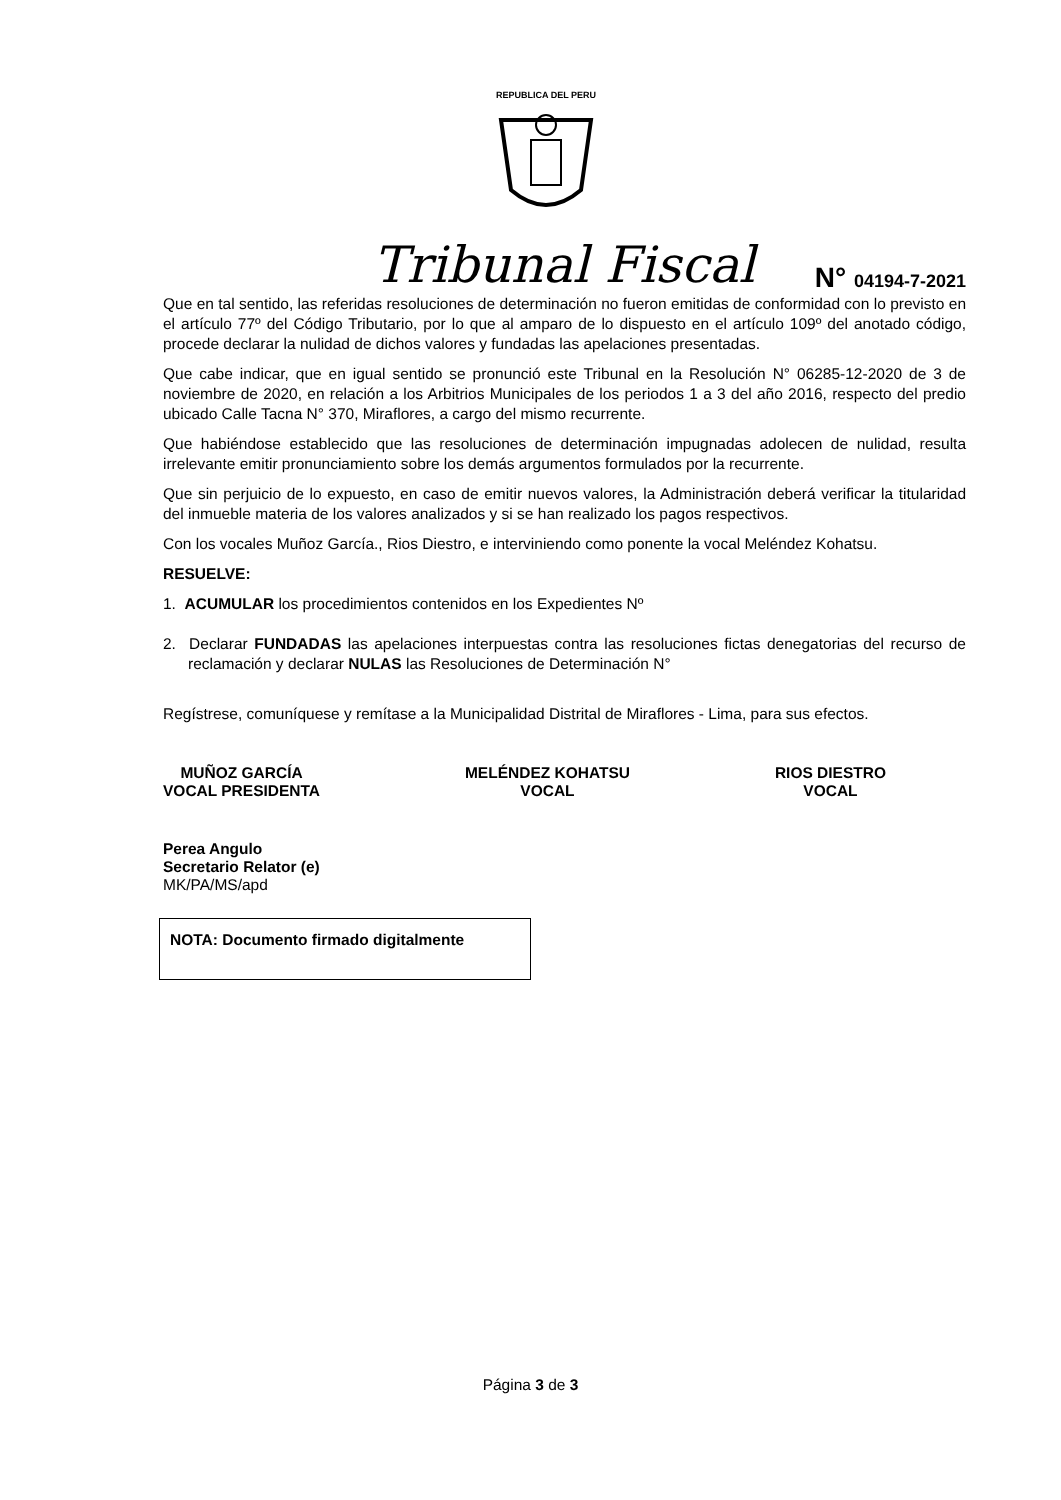REPUBLICA DEL PERU
Tribunal Fiscal
N° 04194-7-2021
Que en tal sentido, las referidas resoluciones de determinación no fueron emitidas de conformidad con lo previsto en el artículo 77º del Código Tributario, por lo que al amparo de lo dispuesto en el artículo 109º del anotado código, procede declarar la nulidad de dichos valores y fundadas las apelaciones presentadas.
Que cabe indicar, que en igual sentido se pronunció este Tribunal en la Resolución N° 06285-12-2020 de 3 de noviembre de 2020, en relación a los Arbitrios Municipales de los periodos 1 a 3 del año 2016, respecto del predio ubicado Calle Tacna N° 370, Miraflores, a cargo del mismo recurrente.
Que habiéndose establecido que las resoluciones de determinación impugnadas adolecen de nulidad, resulta irrelevante emitir pronunciamiento sobre los demás argumentos formulados por la recurrente.
Que sin perjuicio de lo expuesto, en caso de emitir nuevos valores, la Administración deberá verificar la titularidad del inmueble materia de los valores analizados y si se han realizado los pagos respectivos.
Con los vocales Muñoz García., Rios Diestro, e interviniendo como ponente la vocal Meléndez Kohatsu.
RESUELVE:
1. ACUMULAR los procedimientos contenidos en los Expedientes Nº
2. Declarar FUNDADAS las apelaciones interpuestas contra las resoluciones fictas denegatorias del recurso de reclamación y declarar NULAS las Resoluciones de Determinación N°
Regístrese, comuníquese y remítase a la Municipalidad Distrital de Miraflores - Lima, para sus efectos.
MUÑOZ GARCÍA
VOCAL PRESIDENTA
MELÉNDEZ KOHATSU
VOCAL
RIOS DIESTRO
VOCAL
Perea Angulo
Secretario Relator (e)
MK/PA/MS/apd
NOTA: Documento firmado digitalmente
Página 3 de 3